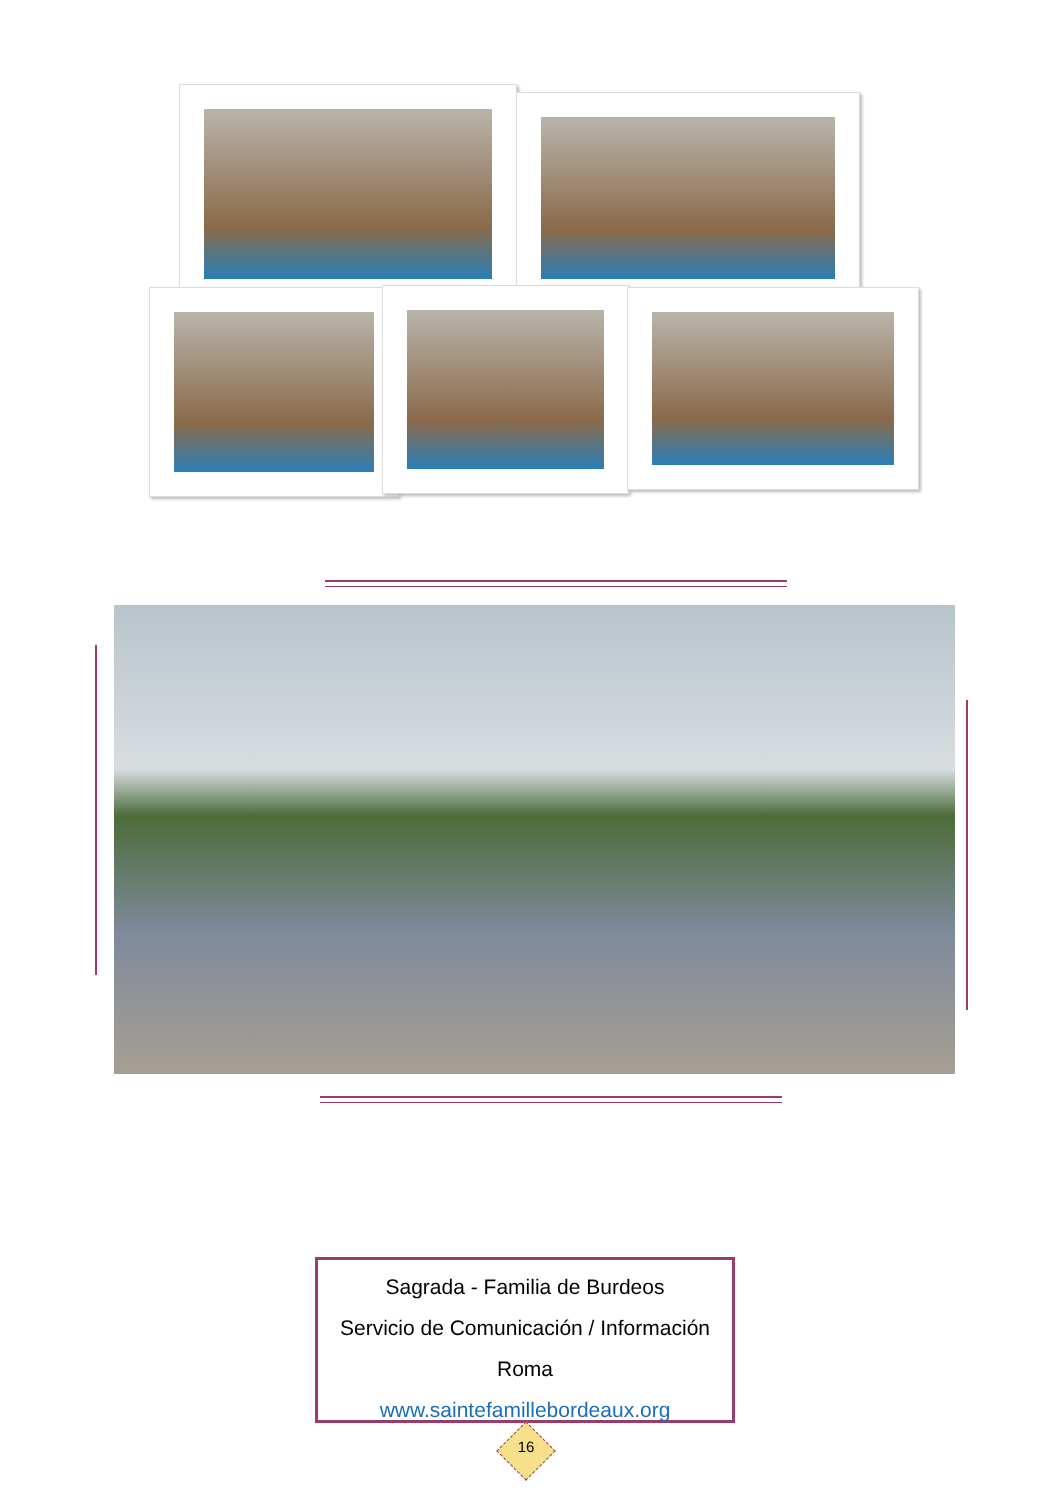Sagrada - Familia de Burdeos
Servicio de Comunicación / Información
Roma
www.saintefamillebordeaux.org
16